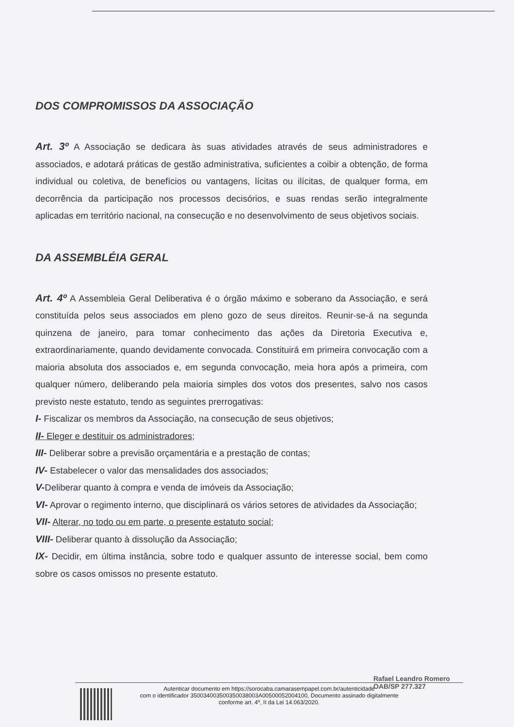DOS COMPROMISSOS DA ASSOCIAÇÃO
Art. 3º A Associação se dedicara às suas atividades através de seus administradores e associados, e adotará práticas de gestão administrativa, suficientes a coibir a obtenção, de forma individual ou coletiva, de benefícios ou vantagens, lícitas ou ilícitas, de qualquer forma, em decorrência da participação nos processos decisórios, e suas rendas serão integralmente aplicadas em território nacional, na consecução e no desenvolvimento de seus objetivos sociais.
DA ASSEMBLÉIA GERAL
Art. 4º A Assembleia Geral Deliberativa é o órgão máximo e soberano da Associação, e será constituída pelos seus associados em pleno gozo de seus direitos. Reunir-se-á na segunda quinzena de janeiro, para tomar conhecimento das ações da Diretoria Executiva e, extraordinariamente, quando devidamente convocada. Constituirá em primeira convocação com a maioria absoluta dos associados e, em segunda convocação, meia hora após a primeira, com qualquer número, deliberando pela maioria simples dos votos dos presentes, salvo nos casos previsto neste estatuto, tendo as seguintes prerrogativas:
I- Fiscalizar os membros da Associação, na consecução de seus objetivos;
II- Eleger e destituir os administradores;
III- Deliberar sobre a previsão orçamentária e a prestação de contas;
IV- Estabelecer o valor das mensalidades dos associados;
V-Deliberar quanto à compra e venda de imóveis da Associação;
VI- Aprovar o regimento interno, que disciplinará os vários setores de atividades da Associação;
VII- Alterar, no todo ou em parte, o presente estatuto social;
VIII- Deliberar quanto à dissolução da Associação;
IX- Decidir, em última instância, sobre todo e qualquer assunto de interesse social, bem como sobre os casos omissos no presente estatuto.
Rafael Leandro Romero
OAB/SP 277.327
Autenticar documento em https://sorocaba.camarasempapel.com.br/autenticidade
com o identificador 35003400350035003800​3A00500052004100, Documento assinado digitalmente
conforme art. 4º, II da Lei 14.063/2020.